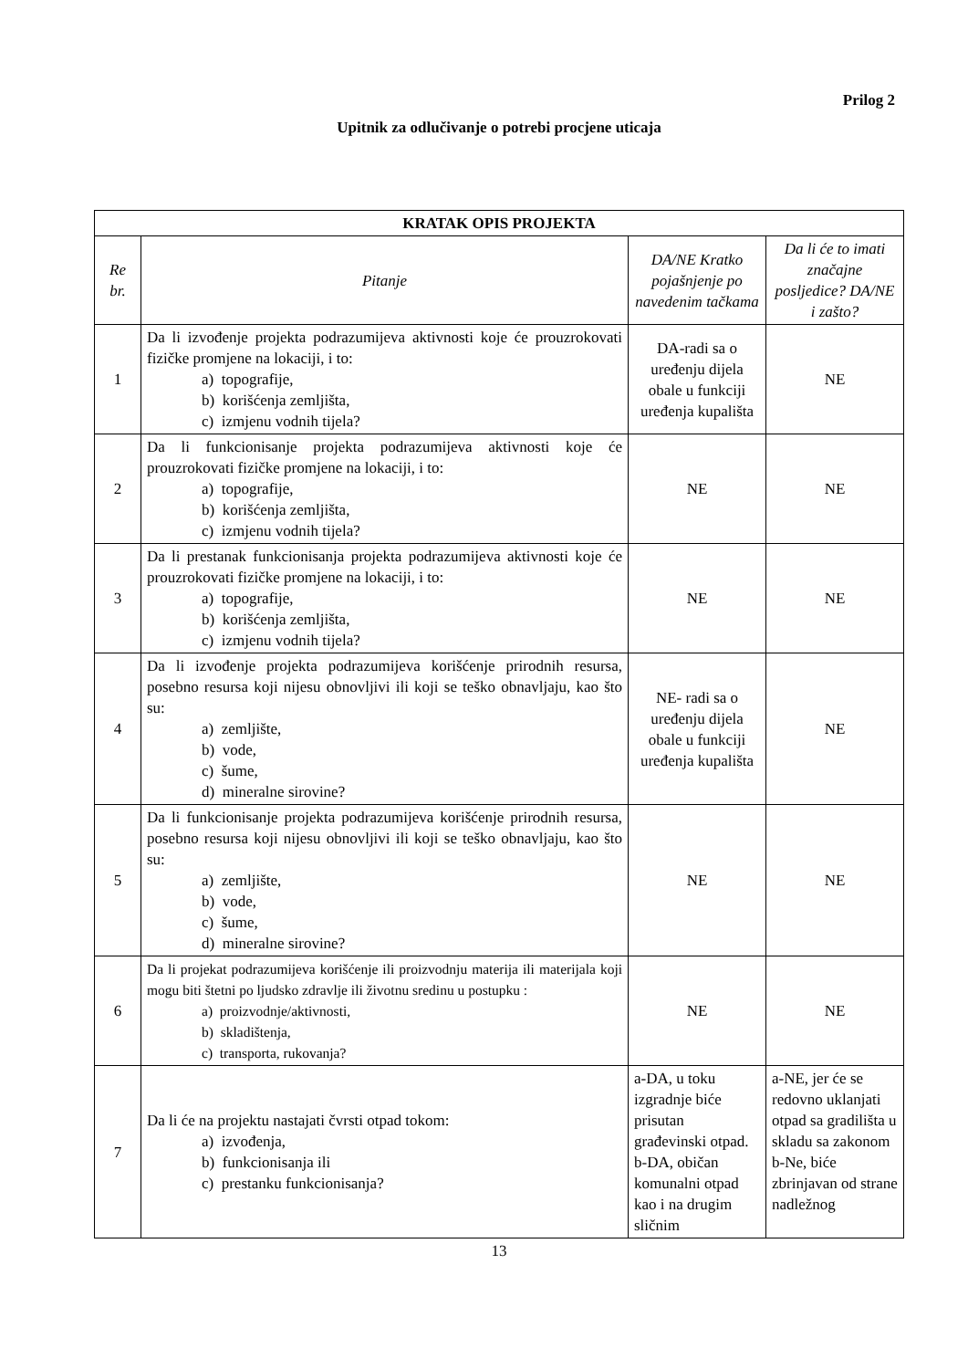Prilog 2
Upitnik za odlučivanje o potrebi procjene uticaja
| KRATAK OPIS PROJEKTA | | | |
| Re br. | Pitanje | DA/NE Kratko pojašnjenje po navedenim tačkama | Da li će to imati značajne posljedice? DA/NE i zašto? |
| 1 | Da li izvođenje projekta podrazumijeva aktivnosti koje će prouzrokovati fizičke promjene na lokaciji, i to: a) topografije, b) korišćenja zemljišta, c) izmjenu vodnih tijela? | DA-radi sa o uređenju dijela obale u funkciji uređenja kupališta | NE |
| 2 | Da li funkcionisanje projekta podrazumijeva aktivnosti koje će prouzrokovati fizičke promjene na lokaciji, i to: a) topografije, b) korišćenja zemljišta, c) izmjenu vodnih tijela? | NE | NE |
| 3 | Da li prestanak funkcionisanja projekta podrazumijeva aktivnosti koje će prouzrokovati fizičke promjene na lokaciji, i to: a) topografije, b) korišćenja zemljišta, c) izmjenu vodnih tijela? | NE | NE |
| 4 | Da li izvođenje projekta podrazumijeva korišćenje prirodnih resursa, posebno resursa koji nijesu obnovljivi ili koji se teško obnavljaju, kao što su: a) zemljište, b) vode, c) šume, d) mineralne sirovine? | NE- radi sa o uređenju dijela obale u funkciji uređenja kupališta | NE |
| 5 | Da li funkcionisanje projekta podrazumijeva korišćenje prirodnih resursa, posebno resursa koji nijesu obnovljivi ili koji se teško obnavljaju, kao što su: a) zemljište, b) vode, c) šume, d) mineralne sirovine? | NE | NE |
| 6 | Da li projekat podrazumijeva korišćenje ili proizvodnju materija ili materijala koji mogu biti štetni po ljudsko zdravlje ili životnu sredinu u postupku : a) proizvodnje/aktivnosti, b) skladištenja, c) transporta, rukovanja? | NE | NE |
| 7 | Da li će na projektu nastajati čvrsti otpad tokom: a) izvođenja, b) funkcionisanja ili c) prestanku funkcionisanja? | a-DA, u toku izgradnje biće prisutan građevinski otpad. b-DA, običan komunalni otpad kao i na drugim sličnim | a-NE, jer će se redovno uklanjati otpad sa gradilišta u skladu sa zakonom b-Ne, biće zbrinjavan od strane nadležnog |
13